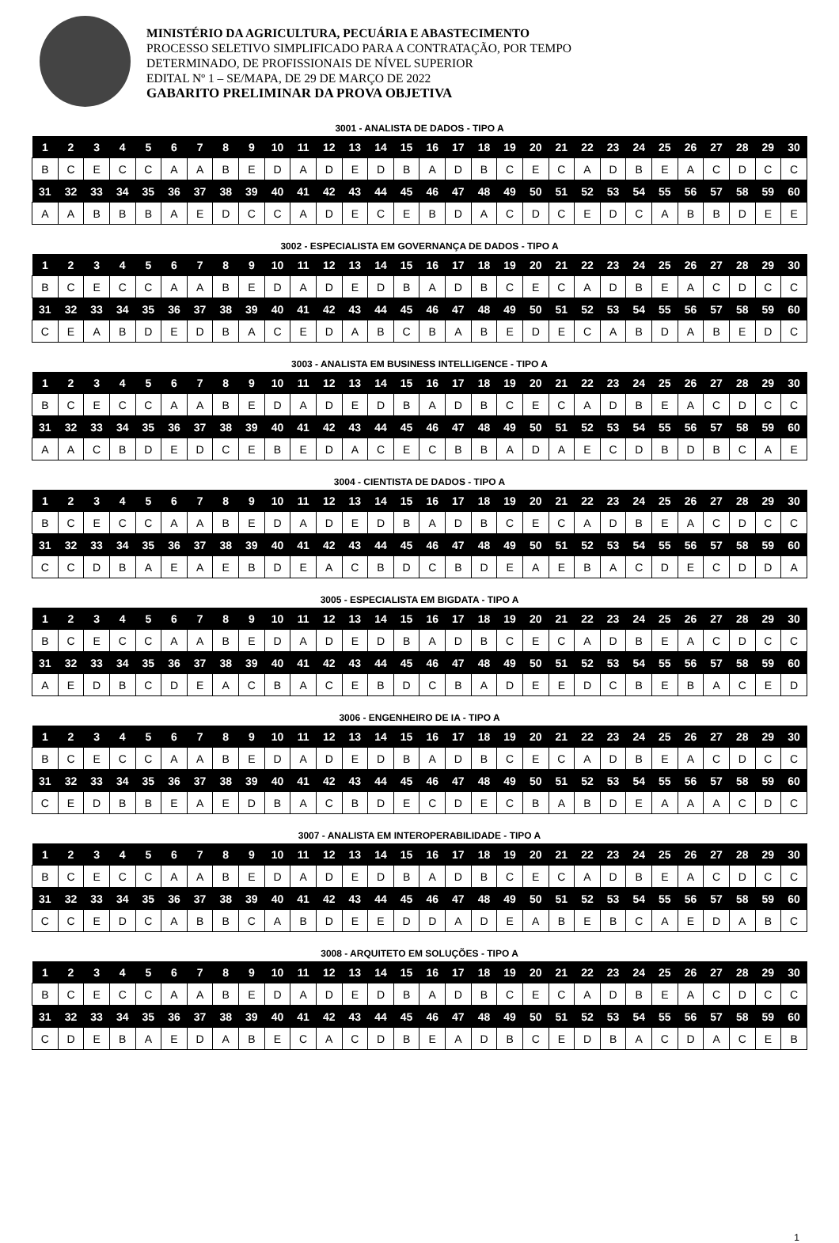MINISTÉRIO DA AGRICULTURA, PECUÁRIA E ABASTECIMENTO
PROCESSO SELETIVO SIMPLIFICADO PARA A CONTRATAÇÃO, POR TEMPO
DETERMINADO, DE PROFISSIONAIS DE NÍVEL SUPERIOR
EDITAL Nº 1 – SE/MAPA, DE 29 DE MARÇO DE 2022
GABARITO PRELIMINAR DA PROVA OBJETIVA
3001 - ANALISTA DE DADOS - TIPO A
| 1 | 2 | 3 | 4 | 5 | 6 | 7 | 8 | 9 | 10 | 11 | 12 | 13 | 14 | 15 | 16 | 17 | 18 | 19 | 20 | 21 | 22 | 23 | 24 | 25 | 26 | 27 | 28 | 29 | 30 |
| --- | --- | --- | --- | --- | --- | --- | --- | --- | --- | --- | --- | --- | --- | --- | --- | --- | --- | --- | --- | --- | --- | --- | --- | --- | --- | --- | --- | --- | --- |
| B | C | E | C | C | A | A | B | E | D | A | D | E | D | B | A | D | B | C | E | C | A | D | B | E | A | C | D | C | C |
| 31 | 32 | 33 | 34 | 35 | 36 | 37 | 38 | 39 | 40 | 41 | 42 | 43 | 44 | 45 | 46 | 47 | 48 | 49 | 50 | 51 | 52 | 53 | 54 | 55 | 56 | 57 | 58 | 59 | 60 |
| A | A | B | B | B | A | E | D | C | C | A | D | E | C | E | B | D | A | C | D | C | E | D | C | A | B | B | D | E | E |
3002 - ESPECIALISTA EM GOVERNANÇA DE DADOS - TIPO A
| 1 | 2 | 3 | 4 | 5 | 6 | 7 | 8 | 9 | 10 | 11 | 12 | 13 | 14 | 15 | 16 | 17 | 18 | 19 | 20 | 21 | 22 | 23 | 24 | 25 | 26 | 27 | 28 | 29 | 30 |
| --- | --- | --- | --- | --- | --- | --- | --- | --- | --- | --- | --- | --- | --- | --- | --- | --- | --- | --- | --- | --- | --- | --- | --- | --- | --- | --- | --- | --- | --- |
| B | C | E | C | C | A | A | B | E | D | A | D | E | D | B | A | D | B | C | E | C | A | D | B | E | A | C | D | C | C |
| 31 | 32 | 33 | 34 | 35 | 36 | 37 | 38 | 39 | 40 | 41 | 42 | 43 | 44 | 45 | 46 | 47 | 48 | 49 | 50 | 51 | 52 | 53 | 54 | 55 | 56 | 57 | 58 | 59 | 60 |
| C | E | A | B | D | E | D | B | A | C | E | D | A | B | C | B | A | B | E | D | E | C | A | B | D | A | B | E | D | C |
3003 - ANALISTA EM BUSINESS INTELLIGENCE - TIPO A
| 1 | 2 | 3 | 4 | 5 | 6 | 7 | 8 | 9 | 10 | 11 | 12 | 13 | 14 | 15 | 16 | 17 | 18 | 19 | 20 | 21 | 22 | 23 | 24 | 25 | 26 | 27 | 28 | 29 | 30 |
| --- | --- | --- | --- | --- | --- | --- | --- | --- | --- | --- | --- | --- | --- | --- | --- | --- | --- | --- | --- | --- | --- | --- | --- | --- | --- | --- | --- | --- | --- |
| B | C | E | C | C | A | A | B | E | D | A | D | E | D | B | A | D | B | C | E | C | A | D | B | E | A | C | D | C | C |
| 31 | 32 | 33 | 34 | 35 | 36 | 37 | 38 | 39 | 40 | 41 | 42 | 43 | 44 | 45 | 46 | 47 | 48 | 49 | 50 | 51 | 52 | 53 | 54 | 55 | 56 | 57 | 58 | 59 | 60 |
| A | A | C | B | D | E | D | C | E | B | E | D | A | C | E | C | B | B | A | D | A | E | C | D | B | D | B | C | A | E |
3004 - CIENTISTA DE DADOS - TIPO A
| 1 | 2 | 3 | 4 | 5 | 6 | 7 | 8 | 9 | 10 | 11 | 12 | 13 | 14 | 15 | 16 | 17 | 18 | 19 | 20 | 21 | 22 | 23 | 24 | 25 | 26 | 27 | 28 | 29 | 30 |
| --- | --- | --- | --- | --- | --- | --- | --- | --- | --- | --- | --- | --- | --- | --- | --- | --- | --- | --- | --- | --- | --- | --- | --- | --- | --- | --- | --- | --- | --- |
| B | C | E | C | C | A | A | B | E | D | A | D | E | D | B | A | D | B | C | E | C | A | D | B | E | A | C | D | C | C |
| 31 | 32 | 33 | 34 | 35 | 36 | 37 | 38 | 39 | 40 | 41 | 42 | 43 | 44 | 45 | 46 | 47 | 48 | 49 | 50 | 51 | 52 | 53 | 54 | 55 | 56 | 57 | 58 | 59 | 60 |
| C | C | D | B | A | E | A | E | B | D | E | A | C | B | D | C | B | D | E | A | E | B | A | C | D | E | C | D | D | A |
3005 - ESPECIALISTA EM BIGDATA - TIPO A
| 1 | 2 | 3 | 4 | 5 | 6 | 7 | 8 | 9 | 10 | 11 | 12 | 13 | 14 | 15 | 16 | 17 | 18 | 19 | 20 | 21 | 22 | 23 | 24 | 25 | 26 | 27 | 28 | 29 | 30 |
| --- | --- | --- | --- | --- | --- | --- | --- | --- | --- | --- | --- | --- | --- | --- | --- | --- | --- | --- | --- | --- | --- | --- | --- | --- | --- | --- | --- | --- | --- |
| B | C | E | C | C | A | A | B | E | D | A | D | E | D | B | A | D | B | C | E | C | A | D | B | E | A | C | D | C | C |
| 31 | 32 | 33 | 34 | 35 | 36 | 37 | 38 | 39 | 40 | 41 | 42 | 43 | 44 | 45 | 46 | 47 | 48 | 49 | 50 | 51 | 52 | 53 | 54 | 55 | 56 | 57 | 58 | 59 | 60 |
| A | E | D | B | C | D | E | A | C | B | A | C | E | B | D | C | B | A | D | E | E | D | C | B | E | B | A | C | E | D |
3006 - ENGENHEIRO DE IA - TIPO A
| 1 | 2 | 3 | 4 | 5 | 6 | 7 | 8 | 9 | 10 | 11 | 12 | 13 | 14 | 15 | 16 | 17 | 18 | 19 | 20 | 21 | 22 | 23 | 24 | 25 | 26 | 27 | 28 | 29 | 30 |
| --- | --- | --- | --- | --- | --- | --- | --- | --- | --- | --- | --- | --- | --- | --- | --- | --- | --- | --- | --- | --- | --- | --- | --- | --- | --- | --- | --- | --- | --- |
| B | C | E | C | C | A | A | B | E | D | A | D | E | D | B | A | D | B | C | E | C | A | D | B | E | A | C | D | C | C |
| 31 | 32 | 33 | 34 | 35 | 36 | 37 | 38 | 39 | 40 | 41 | 42 | 43 | 44 | 45 | 46 | 47 | 48 | 49 | 50 | 51 | 52 | 53 | 54 | 55 | 56 | 57 | 58 | 59 | 60 |
| C | E | D | B | B | E | A | E | D | B | A | C | B | D | E | C | D | E | C | B | A | B | D | E | A | A | A | C | D | C |
3007 - ANALISTA EM INTEROPERABILIDADE - TIPO A
| 1 | 2 | 3 | 4 | 5 | 6 | 7 | 8 | 9 | 10 | 11 | 12 | 13 | 14 | 15 | 16 | 17 | 18 | 19 | 20 | 21 | 22 | 23 | 24 | 25 | 26 | 27 | 28 | 29 | 30 |
| --- | --- | --- | --- | --- | --- | --- | --- | --- | --- | --- | --- | --- | --- | --- | --- | --- | --- | --- | --- | --- | --- | --- | --- | --- | --- | --- | --- | --- | --- |
| B | C | E | C | C | A | A | B | E | D | A | D | E | D | B | A | D | B | C | E | C | A | D | B | E | A | C | D | C | C |
| 31 | 32 | 33 | 34 | 35 | 36 | 37 | 38 | 39 | 40 | 41 | 42 | 43 | 44 | 45 | 46 | 47 | 48 | 49 | 50 | 51 | 52 | 53 | 54 | 55 | 56 | 57 | 58 | 59 | 60 |
| C | C | E | D | C | A | B | B | C | A | B | D | E | E | D | D | A | D | E | A | B | E | B | C | A | E | D | A | B | C |
3008 - ARQUITETO EM SOLUÇÕES - TIPO A
| 1 | 2 | 3 | 4 | 5 | 6 | 7 | 8 | 9 | 10 | 11 | 12 | 13 | 14 | 15 | 16 | 17 | 18 | 19 | 20 | 21 | 22 | 23 | 24 | 25 | 26 | 27 | 28 | 29 | 30 |
| --- | --- | --- | --- | --- | --- | --- | --- | --- | --- | --- | --- | --- | --- | --- | --- | --- | --- | --- | --- | --- | --- | --- | --- | --- | --- | --- | --- | --- | --- |
| B | C | E | C | C | A | A | B | E | D | A | D | E | D | B | A | D | B | C | E | C | A | D | B | E | A | C | D | C | C |
| 31 | 32 | 33 | 34 | 35 | 36 | 37 | 38 | 39 | 40 | 41 | 42 | 43 | 44 | 45 | 46 | 47 | 48 | 49 | 50 | 51 | 52 | 53 | 54 | 55 | 56 | 57 | 58 | 59 | 60 |
| C | D | E | B | A | E | D | A | B | E | C | A | C | D | B | E | A | D | B | C | E | D | B | A | C | D | A | C | E | B |
1